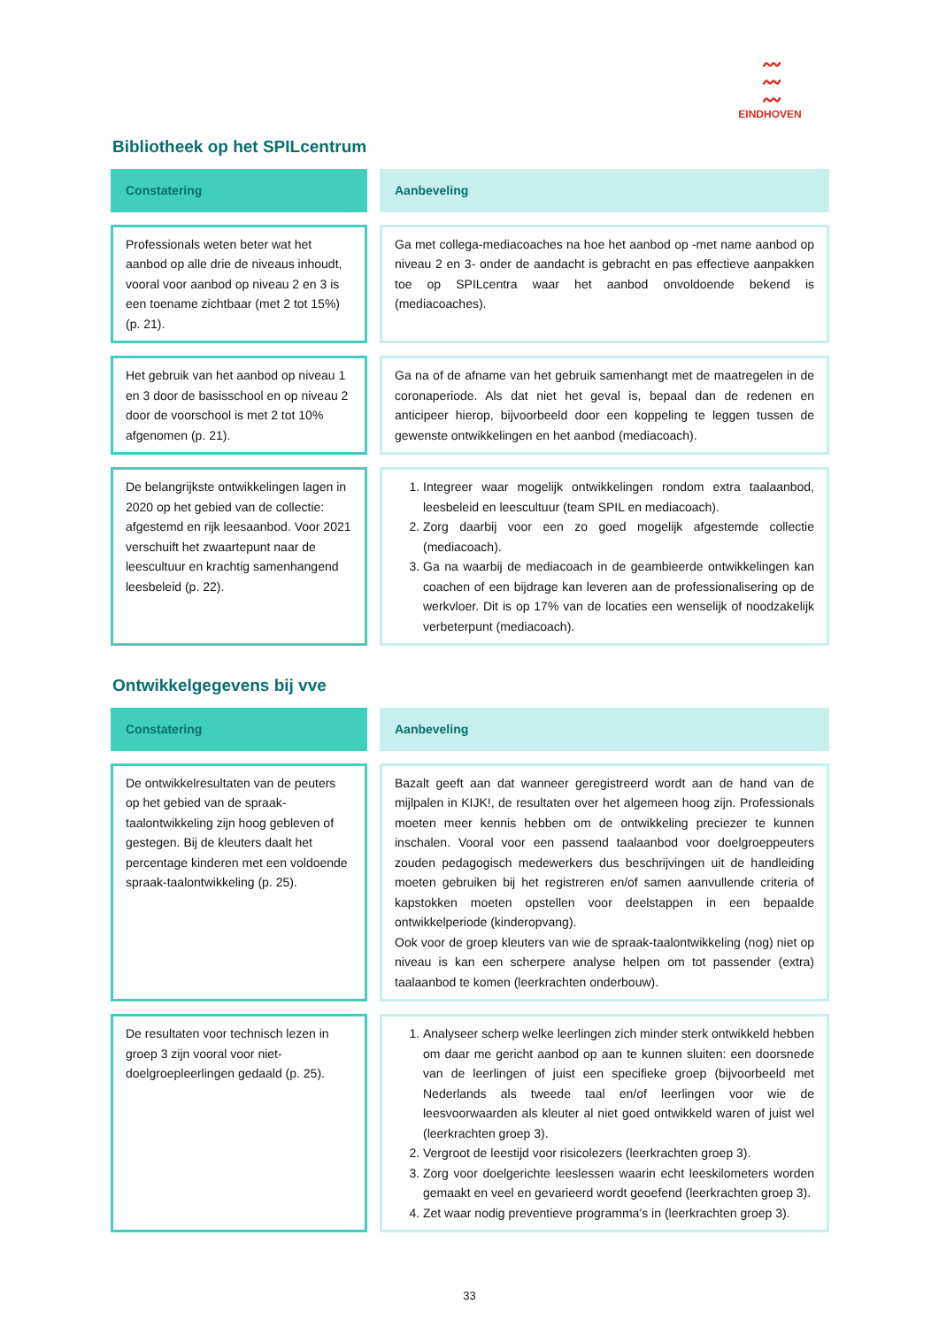〰
〰
〰
EINDHOVEN
Bibliotheek op het SPILcentrum
| Constatering | | Aanbeveling |
| Professionals weten beter wat het aanbod op alle drie de niveaus inhoudt, vooral voor aanbod op niveau 2 en 3 is een toename zichtbaar (met 2 tot 15%) (p. 21). | | Ga met collega-mediacoaches na hoe het aanbod op -met name aanbod op niveau 2 en 3- onder de aandacht is gebracht en pas effectieve aanpakken toe op SPILcentra waar het aanbod onvoldoende bekend is (mediacoaches). |
| Het gebruik van het aanbod op niveau 1 en 3 door de basisschool en op niveau 2 door de voorschool is met 2 tot 10% afgenomen (p. 21). | | Ga na of de afname van het gebruik samenhangt met de maatregelen in de coronaperiode. Als dat niet het geval is, bepaal dan de redenen en anticipeer hierop, bijvoorbeeld door een koppeling te leggen tussen de gewenste ontwikkelingen en het aanbod (mediacoach). |
| De belangrijkste ontwikkelingen lagen in 2020 op het gebied van de collectie: afgestemd en rijk leesaanbod. Voor 2021 verschuift het zwaartepunt naar de leescultuur en krachtig samenhangend leesbeleid (p. 22). | | 1. Integreer waar mogelijk ontwikkelingen rondom extra taalaanbod, leesbeleid en leescultuur (team SPIL en mediacoach). 2. Zorg daarbij voor een zo goed mogelijk afgestemde collectie (mediacoach). 3. Ga na waarbij de mediacoach in de geambieerde ontwikkelingen kan coachen of een bijdrage kan leveren aan de professionalisering op de werkvloer. Dit is op 17% van de locaties een wenselijk of noodzakelijk verbeterpunt (mediacoach). |
Ontwikkelgegevens bij vve
| Constatering | | Aanbeveling |
| De ontwikkelresultaten van de peuters op het gebied van de spraak-taalontwikkeling zijn hoog gebleven of gestegen. Bij de kleuters daalt het percentage kinderen met een voldoende spraak-taalontwikkeling (p. 25). | | Bazalt geeft aan dat wanneer geregistreerd wordt aan de hand van de mijlpalen in KIJK!, de resultaten over het algemeen hoog zijn. Professionals moeten meer kennis hebben om de ontwikkeling preciezer te kunnen inschalen. Vooral voor een passend taalaanbod voor doelgroeppeuters zouden pedagogisch medewerkers dus beschrijvingen uit de handleiding moeten gebruiken bij het registreren en/of samen aanvullende criteria of kapstokken moeten opstellen voor deelstappen in een bepaalde ontwikkelperiode (kinderopvang). Ook voor de groep kleuters van wie de spraak-taalontwikkeling (nog) niet op niveau is kan een scherpere analyse helpen om tot passender (extra) taalaanbod te komen (leerkrachten onderbouw). |
| De resultaten voor technisch lezen in groep 3 zijn vooral voor niet-doelgroepleerlingen gedaald (p. 25). | | 1. Analyseer scherp welke leerlingen zich minder sterk ontwikkeld hebben om daar me gericht aanbod op aan te kunnen sluiten: een doorsnede van de leerlingen of juist een specifieke groep (bijvoorbeeld met Nederlands als tweede taal en/of leerlingen voor wie de leesvoorwaarden als kleuter al niet goed ontwikkeld waren of juist wel (leerkrachten groep 3). 2. Vergroot de leestijd voor risicolezers (leerkrachten groep 3). 3. Zorg voor doelgerichte leeslessen waarin echt leeskilometers worden gemaakt en veel en gevarieerd wordt geoefend (leerkrachten groep 3). 4. Zet waar nodig preventieve programma’s in (leerkrachten groep 3). |
33